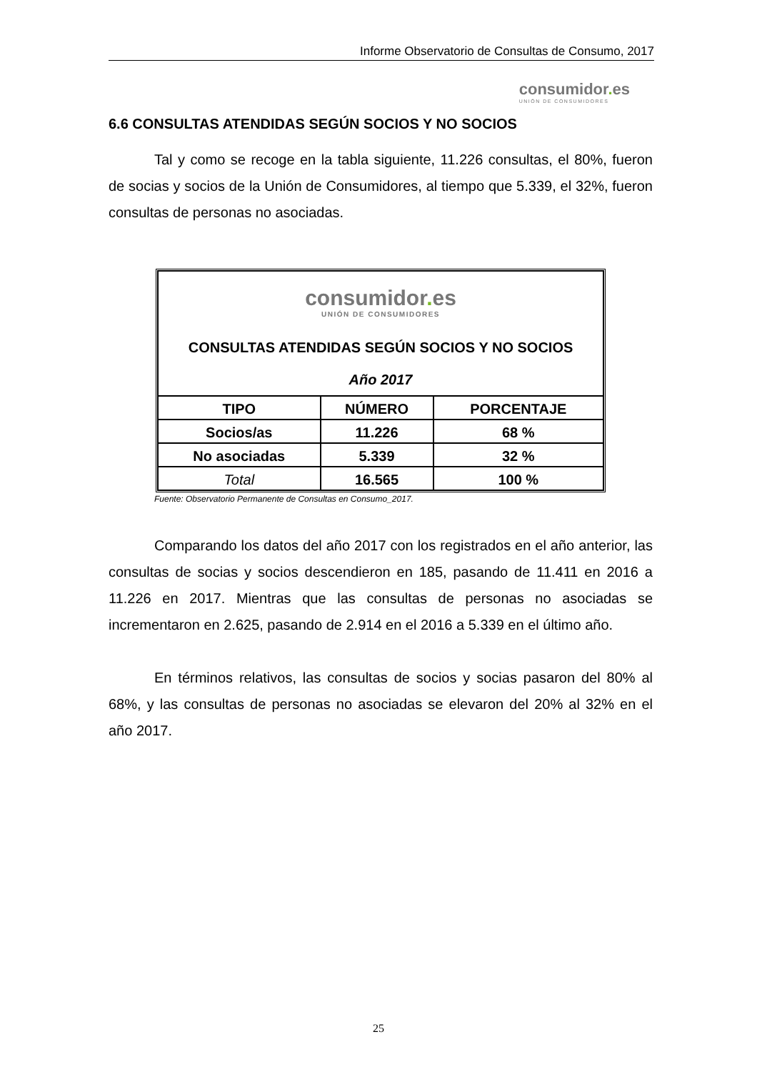Informe Observatorio de Consultas de Consumo, 2017
consumidor. es
UNIÓN DE CONSUMIDORES
6.6 CONSULTAS ATENDIDAS SEGÚN SOCIOS Y NO SOCIOS
Tal y como se recoge en la tabla siguiente, 11.226 consultas, el 80%, fueron de socias y socios de la Unión de Consumidores, al tiempo que 5.339, el 32%, fueron consultas de personas no asociadas.
| consumidor . es UNIÓN DE CONSUMIDORES CONSULTAS ATENDIDAS SEGÚN SOCIOS Y NO SOCIOS Año 2017 | | |
| TIPO | NÚMERO | PORCENTAJE |
| Socios/as | 11.226 | 68 % |
| No asociadas | 5.339 | 32 % |
| Total | 16.565 | 100 % |
Fuente: Observatorio Permanente de Consultas en Consumo_2017.
Comparando los datos del año 2017 con los registrados en el año anterior, las consultas de socias y socios descendieron en 185, pasando de 11.411 en 2016 a 11.226 en 2017. Mientras que las consultas de personas no asociadas se incrementaron en 2.625, pasando de 2.914 en el 2016 a 5.339 en el último año.
En términos relativos, las consultas de socios y socias pasaron del 80% al 68%, y las consultas de personas no asociadas se elevaron del 20% al 32% en el año 2017.
25